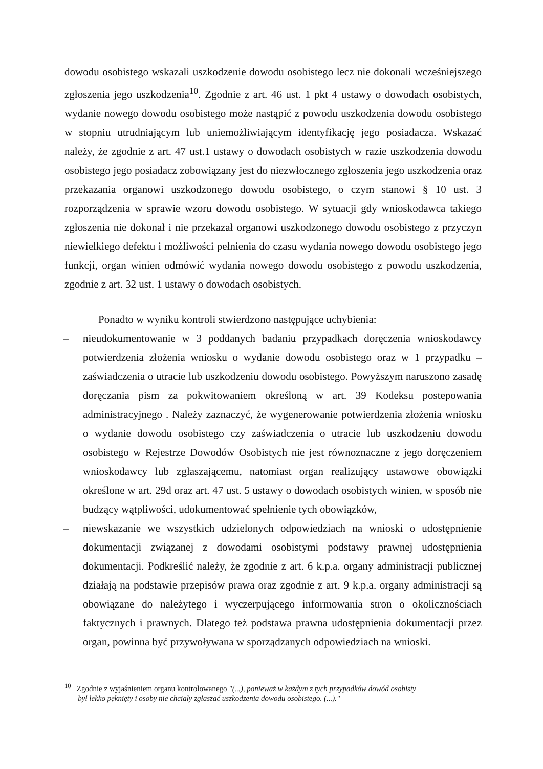dowodu osobistego wskazali uszkodzenie dowodu osobistego lecz nie dokonali wcześniejszego zgłoszenia jego uszkodzenia<sup>10</sup>. Zgodnie z art. 46 ust. 1 pkt 4 ustawy o dowodach osobistych, wydanie nowego dowodu osobistego może nastąpić z powodu uszkodzenia dowodu osobistego w stopniu utrudniającym lub uniemożliwiającym identyfikację jego posiadacza. Wskazać należy, że zgodnie z art. 47 ust.1 ustawy o dowodach osobistych w razie uszkodzenia dowodu osobistego jego posiadacz zobowiązany jest do niezwłocznego zgłoszenia jego uszkodzenia oraz przekazania organowi uszkodzonego dowodu osobistego, o czym stanowi § 10 ust. 3 rozporządzenia w sprawie wzoru dowodu osobistego. W sytuacji gdy wnioskodawca takiego zgłoszenia nie dokonał i nie przekazał organowi uszkodzonego dowodu osobistego z przyczyn niewielkiego defektu i możliwości pełnienia do czasu wydania nowego dowodu osobistego jego funkcji, organ winien odmówić wydania nowego dowodu osobistego z powodu uszkodzenia, zgodnie z art. 32 ust. 1 ustawy o dowodach osobistych.
Ponadto w wyniku kontroli stwierdzono następujące uchybienia:
– nieudokumentowanie w 3 poddanych badaniu przypadkach doręczenia wnioskodawcy potwierdzenia złożenia wniosku o wydanie dowodu osobistego oraz w 1 przypadku – zaświadczenia o utracie lub uszkodzeniu dowodu osobistego. Powyższym naruszono zasadę doręczania pism za pokwitowaniem określoną w art. 39 Kodeksu postepowania administracyjnego . Należy zaznaczyć, że wygenerowanie potwierdzenia złożenia wniosku o wydanie dowodu osobistego czy zaświadczenia o utracie lub uszkodzeniu dowodu osobistego w Rejestrze Dowodów Osobistych nie jest równoznaczne z jego doręczeniem wnioskodawcy lub zgłaszającemu, natomiast organ realizujący ustawowe obowiązki określone w art. 29d oraz art. 47 ust. 5 ustawy o dowodach osobistych winien, w sposób nie budzący wątpliwości, udokumentować spełnienie tych obowiązków,
– niewskazanie we wszystkich udzielonych odpowiedziach na wnioski o udostępnienie dokumentacji związanej z dowodami osobistymi podstawy prawnej udostępnienia dokumentacji. Podkreślić należy, że zgodnie z art. 6 k.p.a. organy administracji publicznej działają na podstawie przepisów prawa oraz zgodnie z art. 9 k.p.a. organy administracji są obowiązane do należytego i wyczerpującego informowania stron o okolicznościach faktycznych i prawnych. Dlatego też podstawa prawna udostępnienia dokumentacji przez organ, powinna być przywoływana w sporządzanych odpowiedziach na wnioski.
<sup>10</sup> Zgodnie z wyjaśnieniem organu kontrolowanego "(...), ponieważ w każdym z tych przypadków dowód osobisty
był lekko pęknięty i osoby nie chciały zgłaszać uszkodzenia dowodu osobistego. (...)."